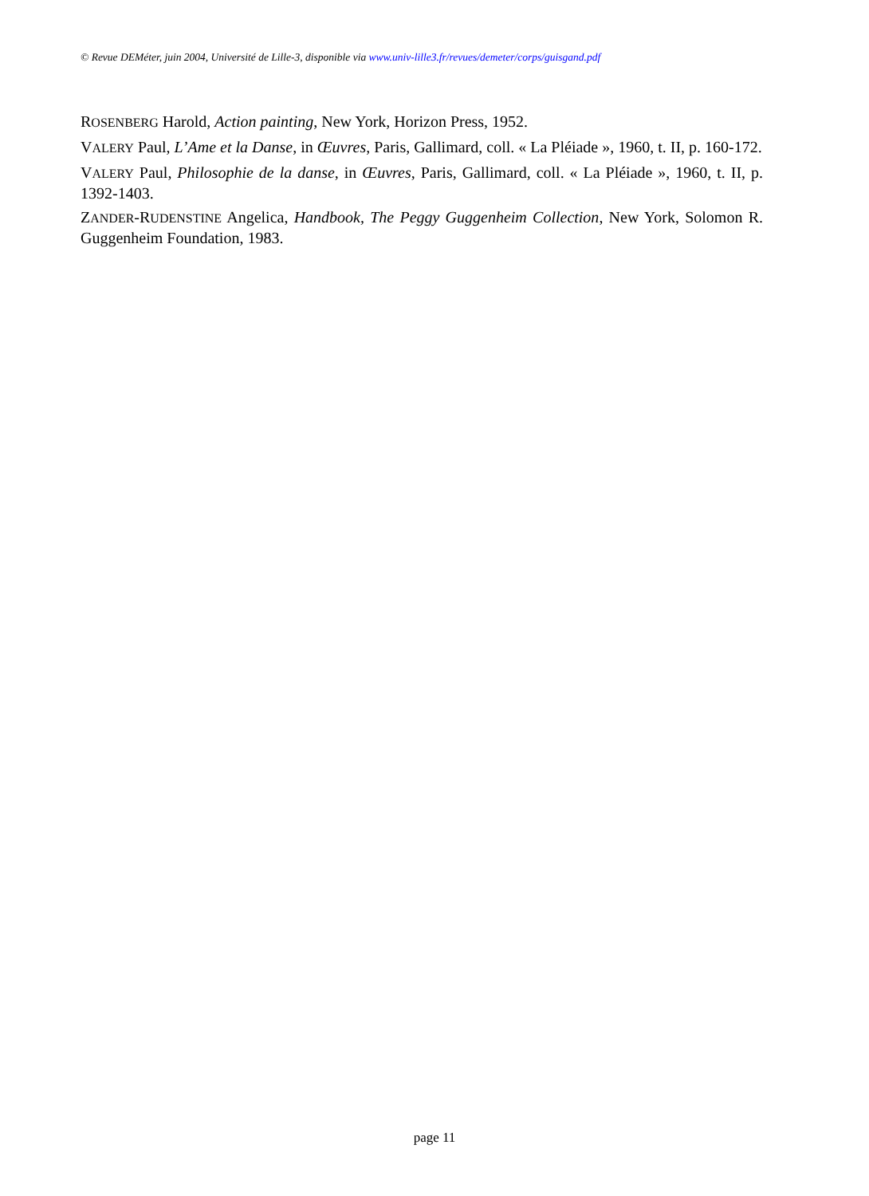© Revue DEMéter, juin 2004, Université de Lille-3, disponible via www.univ-lille3.fr/revues/demeter/corps/guisgand.pdf
ROSENBERG Harold, Action painting, New York, Horizon Press, 1952.
VALERY Paul, L’Ame et la Danse, in Œuvres, Paris, Gallimard, coll. « La Pléiade », 1960, t. II, p. 160-172.
VALERY Paul, Philosophie de la danse, in Œuvres, Paris, Gallimard, coll. « La Pléiade », 1960, t. II, p. 1392-1403.
ZANDER-RUDENSTINE Angelica, Handbook, The Peggy Guggenheim Collection, New York, Solomon R. Guggenheim Foundation, 1983.
page 11